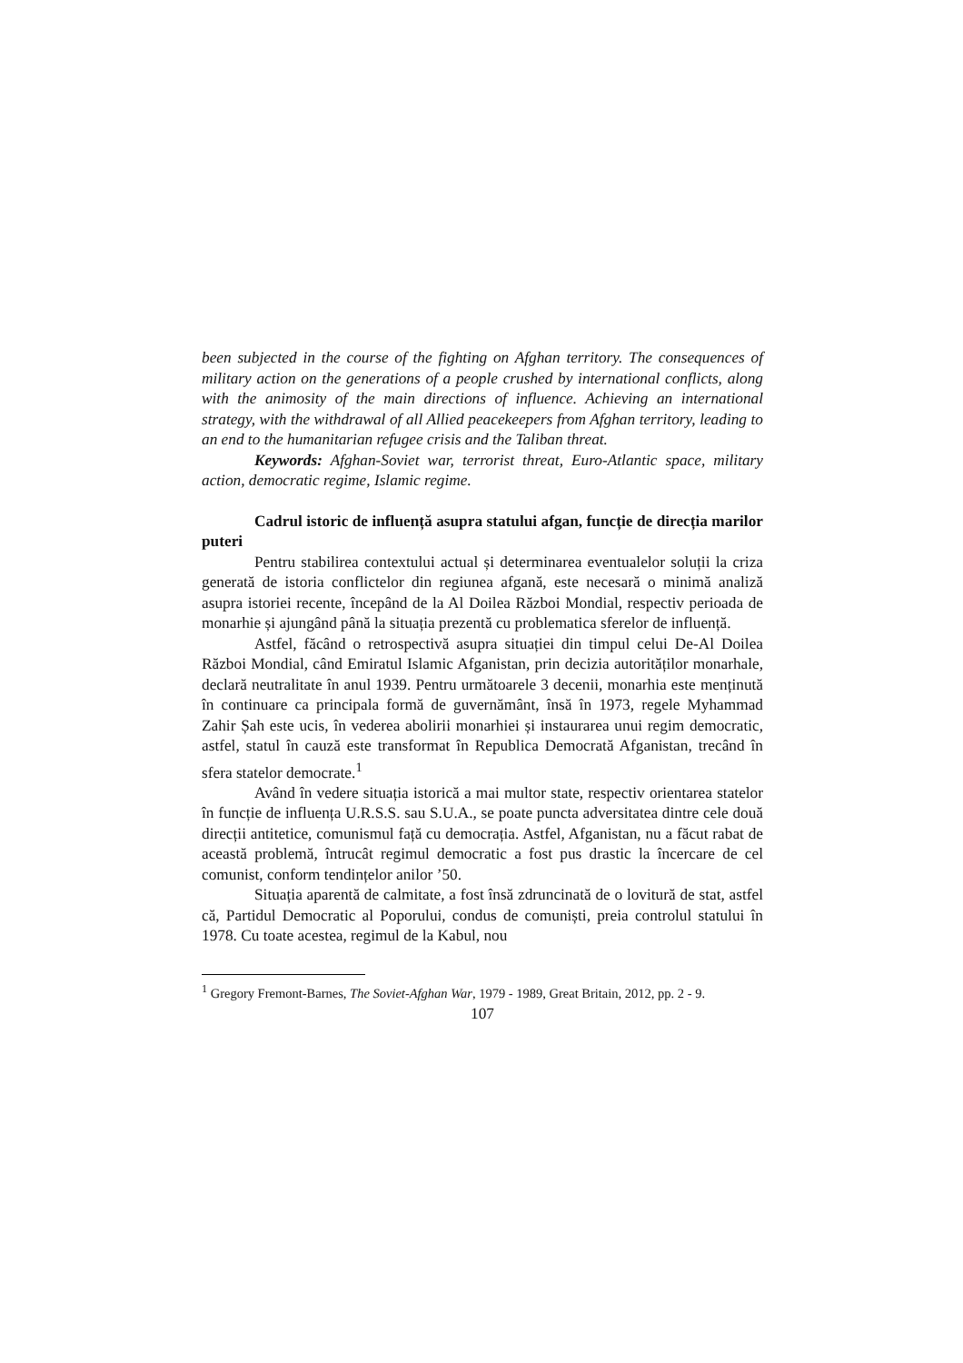been subjected in the course of the fighting on Afghan territory. The consequences of military action on the generations of a people crushed by international conflicts, along with the animosity of the main directions of influence. Achieving an international strategy, with the withdrawal of all Allied peacekeepers from Afghan territory, leading to an end to the humanitarian refugee crisis and the Taliban threat.
Keywords: Afghan-Soviet war, terrorist threat, Euro-Atlantic space, military action, democratic regime, Islamic regime.
Cadrul istoric de influență asupra statului afgan, funcție de direcția marilor puteri
Pentru stabilirea contextului actual și determinarea eventualelor soluții la criza generată de istoria conflictelor din regiunea afgană, este necesară o minimă analiză asupra istoriei recente, începând de la Al Doilea Război Mondial, respectiv perioada de monarhie și ajungând până la situația prezentă cu problematica sferelor de influență.
Astfel, făcând o retrospectivă asupra situației din timpul celui De-Al Doilea Război Mondial, când Emiratul Islamic Afganistan, prin decizia autorităților monarhale, declară neutralitate în anul 1939. Pentru următoarele 3 decenii, monarhia este menținută în continuare ca principala formă de guvernământ, însă în 1973, regele Myhammad Zahir Șah este ucis, în vederea abolirii monarhiei și instaurarea unui regim democratic, astfel, statul în cauză este transformat în Republica Democrată Afganistan, trecând în sfera statelor democrate.<sup>1</sup>
Având în vedere situația istorică a mai multor state, respectiv orientarea statelor în funcție de influența U.R.S.S. sau S.U.A., se poate puncta adversitatea dintre cele două direcții antitetice, comunismul față cu democrația. Astfel, Afganistan, nu a făcut rabat de această problemă, întrucât regimul democratic a fost pus drastic la încercare de cel comunist, conform tendințelor anilor ’50.
Situația aparentă de calmitate, a fost însă zdruncinată de o lovitură de stat, astfel că, Partidul Democratic al Poporului, condus de comuniști, preia controlul statului în 1978. Cu toate acestea, regimul de la Kabul, nou
<sup>1</sup> Gregory Fremont-Barnes, The Soviet-Afghan War, 1979 - 1989, Great Britain, 2012, pp. 2 - 9.
107